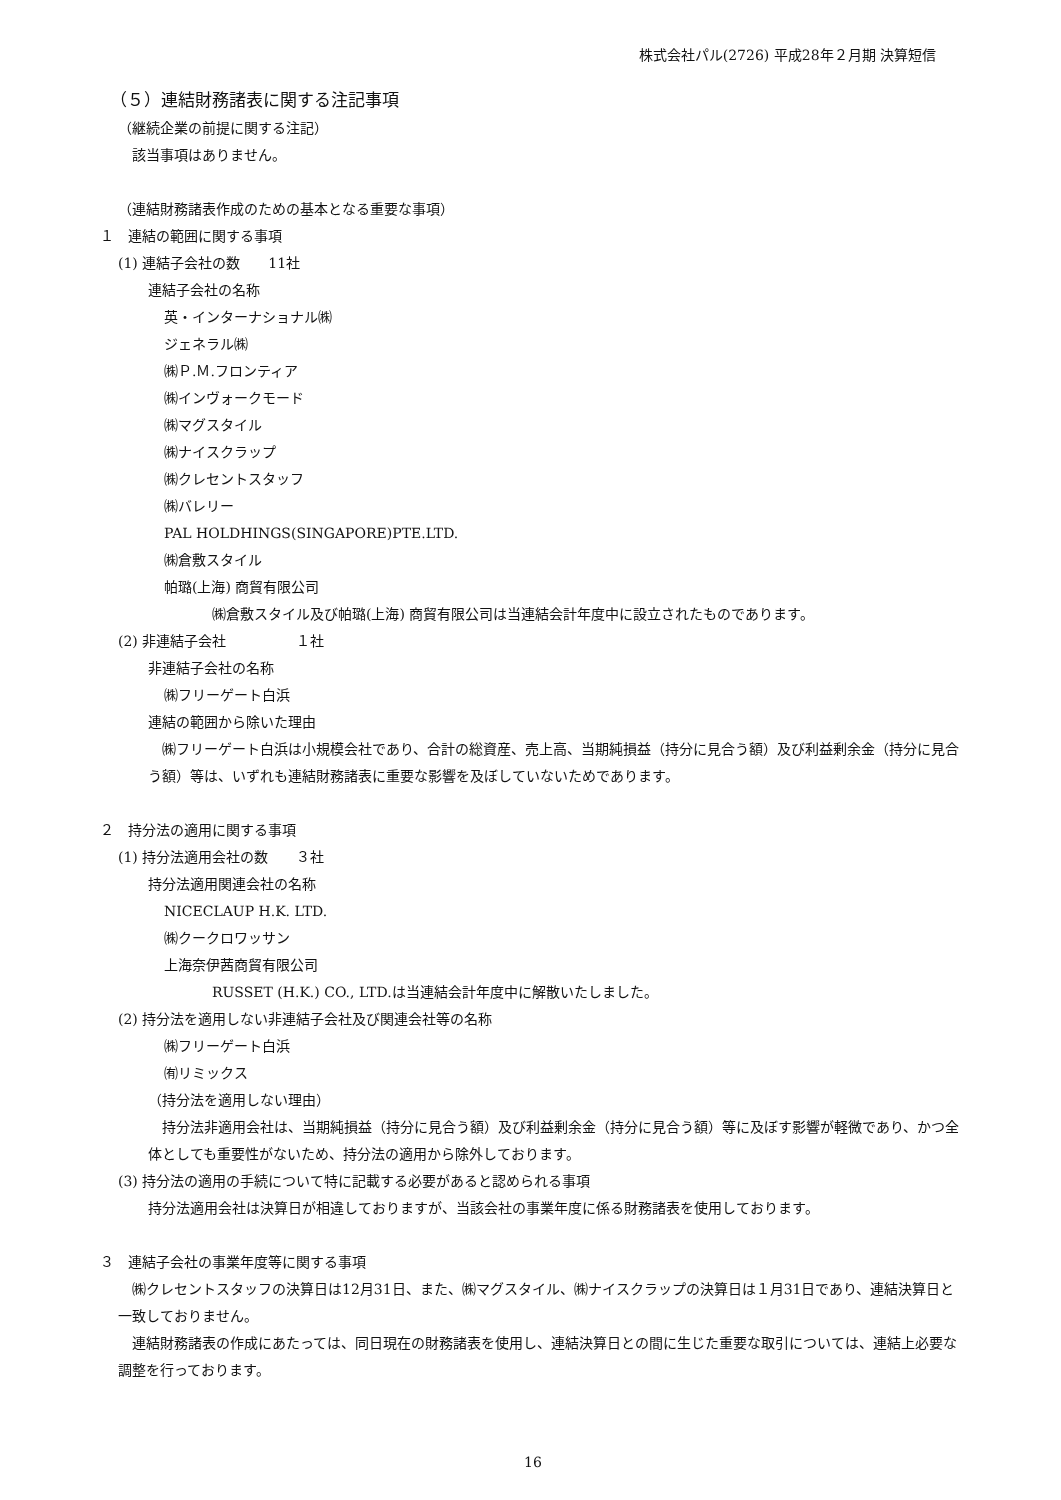株式会社パル(2726) 平成28年２月期 決算短信
（５）連結財務諸表に関する注記事項
（継続企業の前提に関する注記）
　該当事項はありません。
（連結財務諸表作成のための基本となる重要な事項）
１　連結の範囲に関する事項
(1) 連結子会社の数　　11社
連結子会社の名称
英・インターナショナル㈱
ジェネラル㈱
㈱Ｐ.Ｍ.フロンティア
㈱インヴォークモード
㈱マグスタイル
㈱ナイスクラップ
㈱クレセントスタッフ
㈱バレリー
PAL HOLDHINGS(SINGAPORE)PTE.LTD.
㈱倉敷スタイル
帕璐(上海) 商貿有限公司
㈱倉敷スタイル及び帕璐(上海) 商貿有限公司は当連結会計年度中に設立されたものであります。
(2) 非連結子会社　　　　　１社
非連結子会社の名称
㈱フリーゲート白浜
連結の範囲から除いた理由
　㈱フリーゲート白浜は小規模会社であり、合計の総資産、売上高、当期純損益（持分に見合う額）及び利益剰余金（持分に見合う額）等は、いずれも連結財務諸表に重要な影響を及ぼしていないためであります。
２　持分法の適用に関する事項
(1) 持分法適用会社の数　　３社
持分法適用関連会社の名称
NICECLAUP H.K. LTD.
㈱クークロワッサン
上海奈伊茜商貿有限公司
RUSSET (H.K.) CO., LTD.は当連結会計年度中に解散いたしました。
(2) 持分法を適用しない非連結子会社及び関連会社等の名称
㈱フリーゲート白浜
㈲リミックス
（持分法を適用しない理由）
　持分法非適用会社は、当期純損益（持分に見合う額）及び利益剰余金（持分に見合う額）等に及ぼす影響が軽微であり、かつ全体としても重要性がないため、持分法の適用から除外しております。
(3) 持分法の適用の手続について特に記載する必要があると認められる事項
持分法適用会社は決算日が相違しておりますが、当該会社の事業年度に係る財務諸表を使用しております。
３　連結子会社の事業年度等に関する事項
　㈱クレセントスタッフの決算日は12月31日、また、㈱マグスタイル、㈱ナイスクラップの決算日は１月31日であり、連結決算日と一致しておりません。
　連結財務諸表の作成にあたっては、同日現在の財務諸表を使用し、連結決算日との間に生じた重要な取引については、連結上必要な調整を行っております。
16